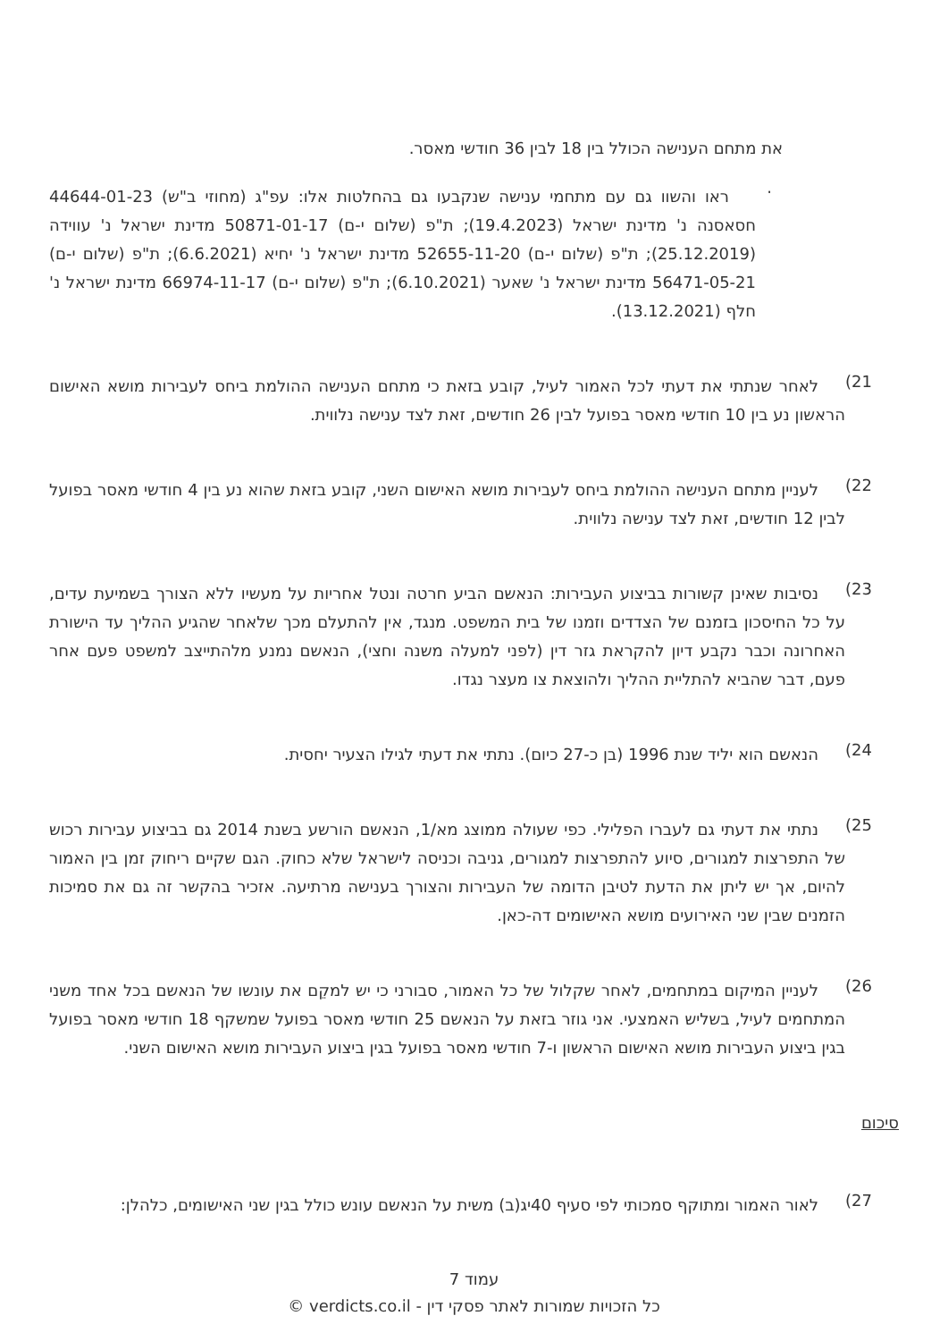את מתחם הענישה הכולל בין 18 לבין 36 חודשי מאסר.
·
ראו והשוו גם עם מתחמי ענישה שנקבעו גם בהחלטות אלו: עפ"ג (מחוזי ב"ש) 44644-01-23 חסאסנה נ' מדינת ישראל (19.4.2023); ת"פ (שלום י-ם) 50871-01-17 מדינת ישראל נ' עווידה (25.12.2019); ת"פ (שלום י-ם) 52655-11-20 מדינת ישראל נ' יחיא (6.6.2021); ת"פ (שלום י-ם) 56471-05-21 מדינת ישראל נ' שאער (6.10.2021); ת"פ (שלום י-ם) 66974-11-17 מדינת ישראל נ' חלף (13.12.2021).
(21
לאחר שנתתי את דעתי לכל האמור לעיל, קובע בזאת כי מתחם הענישה ההולמת ביחס לעבירות מושא האישום הראשון נע בין 10 חודשי מאסר בפועל לבין 26 חודשים, זאת לצד ענישה נלווית.
(22
לעניין מתחם הענישה ההולמת ביחס לעבירות מושא האישום השני, קובע בזאת שהוא נע בין 4 חודשי מאסר בפועל לבין 12 חודשים, זאת לצד ענישה נלווית.
(23
נסיבות שאינן קשורות בביצוע העבירות: הנאשם הביע חרטה ונטל אחריות על מעשיו ללא הצורך בשמיעת עדים, על כל החיסכון בזמנם של הצדדים וזמנו של בית המשפט. מנגד, אין להתעלם מכך שלאחר שהגיע ההליך עד הישורת האחרונה וכבר נקבע דיון להקראת גזר דין (לפני למעלה משנה וחצי), הנאשם נמנע מלהתייצב למשפט פעם אחר פעם, דבר שהביא להתליית ההליך ולהוצאת צו מעצר נגדו.
(24
הנאשם הוא יליד שנת 1996 (בן כ-27 כיום). נתתי את דעתי לגילו הצעיר יחסית.
(25
נתתי את דעתי גם לעברו הפלילי. כפי שעולה ממוצג מא/1, הנאשם הורשע בשנת 2014 גם בביצוע עבירות רכוש של התפרצות למגורים, סיוע להתפרצות למגורים, גניבה וכניסה לישראל שלא כחוק. הגם שקיים ריחוק זמן בין האמור להיום, אך יש ליתן את הדעת לטיבן הדומה של העבירות והצורך בענישה מרתיעה. אזכיר בהקשר זה גם את סמיכות הזמנים שבין שני האירועים מושא האישומים דה-כאן.
(26
לעניין המיקום במתחמים, לאחר שקלול של כל האמור, סבורני כי יש למקֵם את עונשו של הנאשם בכל אחד משני המתחמים לעיל, בשליש האמצעי. אני גוזר בזאת על הנאשם 25 חודשי מאסר בפועל שמשקף 18 חודשי מאסר בפועל בגין ביצוע העבירות מושא האישום הראשון ו-7 חודשי מאסר בפועל בגין ביצוע העבירות מושא האישום השני.
סיכום
(27
לאור האמור ומתוקף סמכותי לפי סעיף 40יג(ב) משית על הנאשם עונש כולל בגין שני האישומים, כלהלן:
עמוד 7
כל הזכויות שמורות לאתר פסקי דין - verdicts.co.il ©